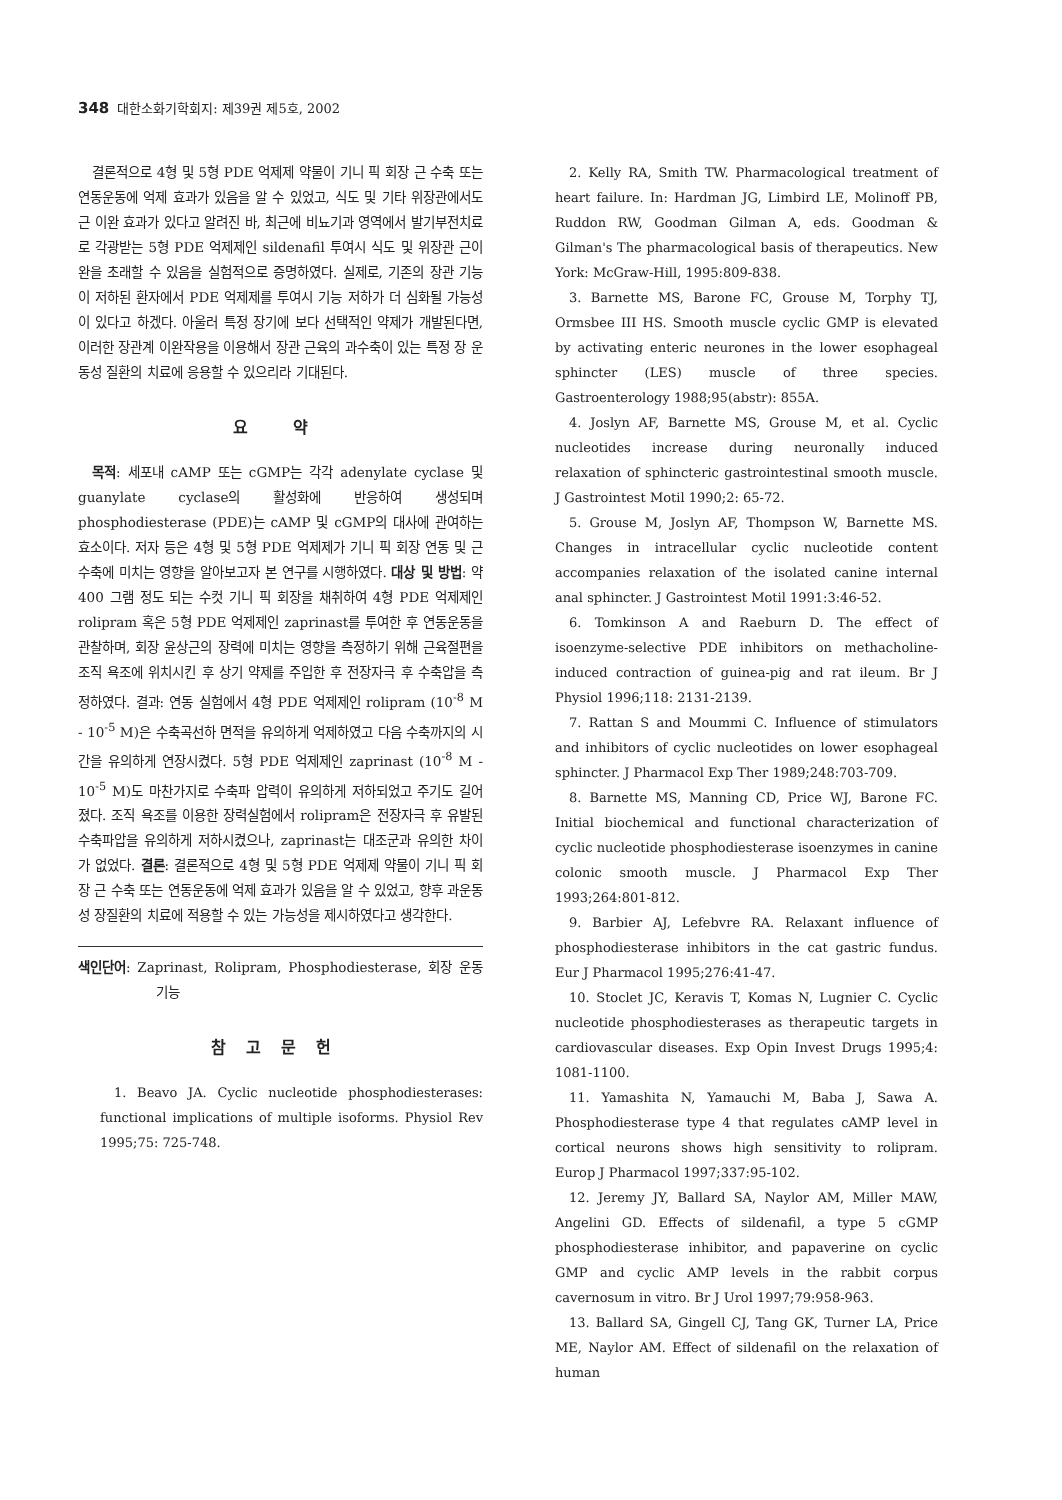348 대한소화기학회지: 제39권 제5호, 2002
결론적으로 4형 및 5형 PDE 억제제 약물이 기니 픽 회장 근 수축 또는 연동운동에 억제 효과가 있음을 알 수 있었고, 식도 및 기타 위장관에서도 근 이완 효과가 있다고 알려진 바, 최근에 비뇨기과 영역에서 발기부전치료로 각광받는 5형 PDE 억제제인 sildenafil 투여시 식도 및 위장관 근이완을 초래할 수 있음을 실험적으로 증명하였다. 실제로, 기존의 장관 기능이 저하된 환자에서 PDE 억제제를 투여시 기능 저하가 더 심화될 가능성이 있다고 하겠다. 아울러 특정 장기에 보다 선택적인 약제가 개발된다면, 이러한 장관계 이완작용을 이용해서 장관 근육의 과수축이 있는 특정 장 운동성 질환의 치료에 응용할 수 있으리라 기대된다.
요 약
목적: 세포내 cAMP 또는 cGMP는 각각 adenylate cyclase 및 guanylate cyclase의 활성화에 반응하여 생성되며 phosphodiesterase (PDE)는 cAMP 및 cGMP의 대사에 관여하는 효소이다. 저자 등은 4형 및 5형 PDE 억제제가 기니 픽 회장 연동 및 근 수축에 미치는 영향을 알아보고자 본 연구를 시행하였다. 대상 및 방법: 약 400 그램 정도 되는 수컷 기니 픽 회장을 채취하여 4형 PDE 억제제인 rolipram 혹은 5형 PDE 억제제인 zaprinast를 투여한 후 연동운동을 관찰하며, 회장 윤상근의 장력에 미치는 영향을 측정하기 위해 근육절편을 조직 욕조에 위치시킨 후 상기 약제를 주입한 후 전장자극 후 수축압을 측정하였다. 결과: 연동 실험에서 4형 PDE 억제제인 rolipram (10<sup>-8</sup> M - 10<sup>-5</sup> M)은 수축곡선하 면적을 유의하게 억제하였고 다음 수축까지의 시간을 유의하게 연장시켰다. 5형 PDE 억제제인 zaprinast (10<sup>-8</sup> M - 10<sup>-5</sup> M)도 마찬가지로 수축파 압력이 유의하게 저하되었고 주기도 길어졌다. 조직 욕조를 이용한 장력실험에서 rolipram은 전장자극 후 유발된 수축파압을 유의하게 저하시켰으나, zaprinast는 대조군과 유의한 차이가 없었다. 결론: 결론적으로 4형 및 5형 PDE 억제제 약물이 기니 픽 회장 근 수축 또는 연동운동에 억제 효과가 있음을 알 수 있었고, 향후 과운동성 장질환의 치료에 적용할 수 있는 가능성을 제시하였다고 생각한다.
색인단어: Zaprinast, Rolipram, Phosphodiesterase, 회장 운동 기능
참고문헌
1. Beavo JA. Cyclic nucleotide phosphodiesterases: functional implications of multiple isoforms. Physiol Rev 1995;75: 725-748.
2. Kelly RA, Smith TW. Pharmacological treatment of heart failure. In: Hardman JG, Limbird LE, Molinoff PB, Ruddon RW, Goodman Gilman A, eds. Goodman & Gilman's The pharmacological basis of therapeutics. New York: McGraw-Hill, 1995:809-838.
3. Barnette MS, Barone FC, Grouse M, Torphy TJ, Ormsbee III HS. Smooth muscle cyclic GMP is elevated by activating enteric neurones in the lower esophageal sphincter (LES) muscle of three species. Gastroenterology 1988;95(abstr): 855A.
4. Joslyn AF, Barnette MS, Grouse M, et al. Cyclic nucleotides increase during neuronally induced relaxation of sphincteric gastrointestinal smooth muscle. J Gastrointest Motil 1990;2: 65-72.
5. Grouse M, Joslyn AF, Thompson W, Barnette MS. Changes in intracellular cyclic nucleotide content accompanies relaxation of the isolated canine internal anal sphincter. J Gastrointest Motil 1991:3:46-52.
6. Tomkinson A and Raeburn D. The effect of isoenzyme-selective PDE inhibitors on methacholine-induced contraction of guinea-pig and rat ileum. Br J Physiol 1996;118: 2131-2139.
7. Rattan S and Moummi C. Influence of stimulators and inhibitors of cyclic nucleotides on lower esophageal sphincter. J Pharmacol Exp Ther 1989;248:703-709.
8. Barnette MS, Manning CD, Price WJ, Barone FC. Initial biochemical and functional characterization of cyclic nucleotide phosphodiesterase isoenzymes in canine colonic smooth muscle. J Pharmacol Exp Ther 1993;264:801-812.
9. Barbier AJ, Lefebvre RA. Relaxant influence of phosphodiesterase inhibitors in the cat gastric fundus. Eur J Pharmacol 1995;276:41-47.
10. Stoclet JC, Keravis T, Komas N, Lugnier C. Cyclic nucleotide phosphodiesterases as therapeutic targets in cardiovascular diseases. Exp Opin Invest Drugs 1995;4: 1081-1100.
11. Yamashita N, Yamauchi M, Baba J, Sawa A. Phosphodiesterase type 4 that regulates cAMP level in cortical neurons shows high sensitivity to rolipram. Europ J Pharmacol 1997;337:95-102.
12. Jeremy JY, Ballard SA, Naylor AM, Miller MAW, Angelini GD. Effects of sildenafil, a type 5 cGMP phosphodiesterase inhibitor, and papaverine on cyclic GMP and cyclic AMP levels in the rabbit corpus cavernosum in vitro. Br J Urol 1997;79:958-963.
13. Ballard SA, Gingell CJ, Tang GK, Turner LA, Price ME, Naylor AM. Effect of sildenafil on the relaxation of human